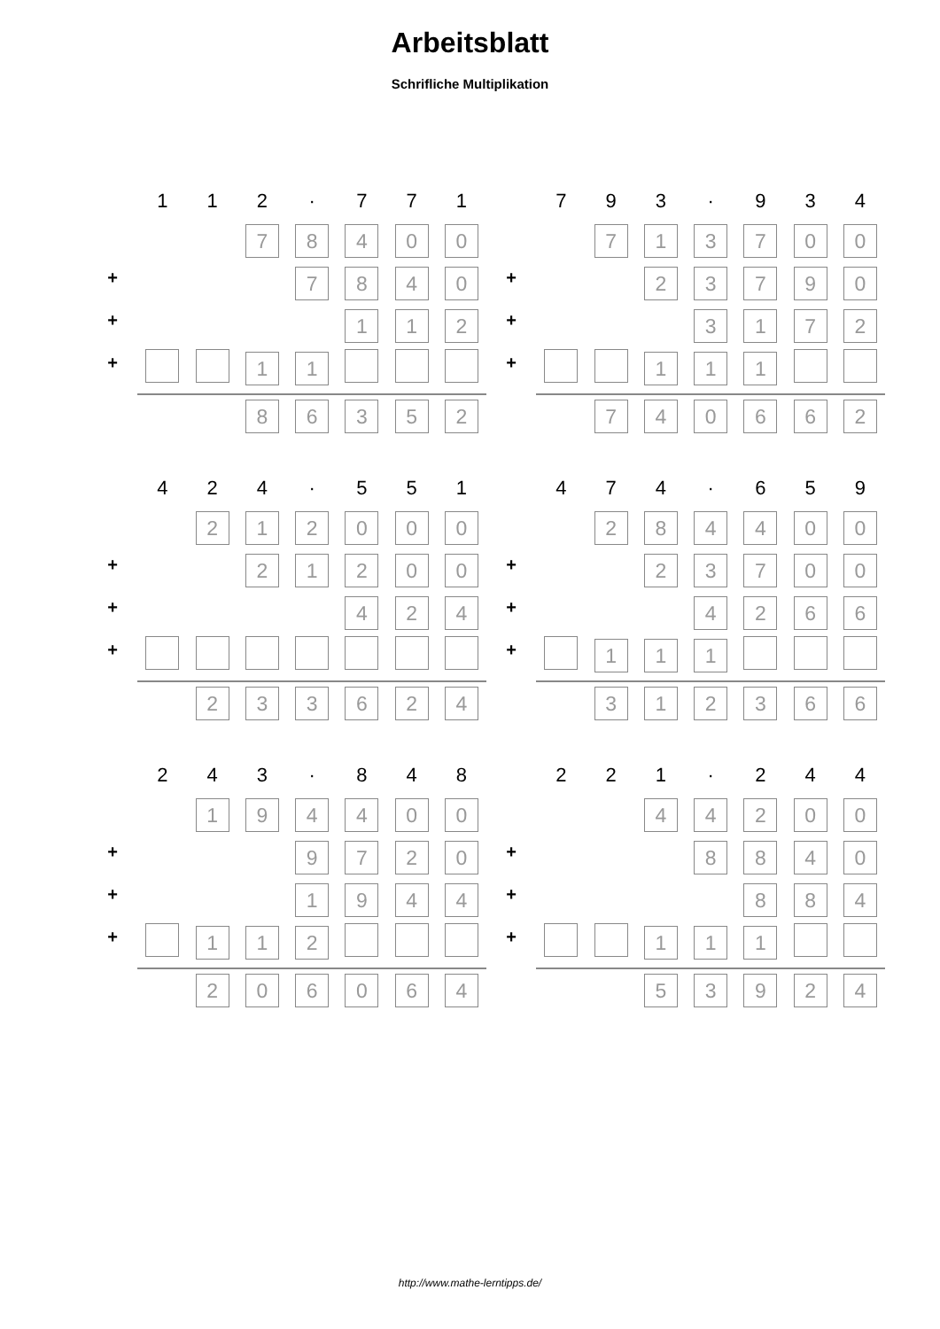Arbeitsblatt
Schrifliche Multiplikation
| | 1 | 1 | 2 | · | 7 | 7 | 1 |
| | | | 7 | 8 | 4 | 0 | 0 |
| + | | | | 7 | 8 | 4 | 0 |
| + | | | | | 1 | 1 | 2 |
| + | | | 1 | 1 | | | |
| | | | 8 | 6 | 3 | 5 | 2 |
| | 7 | 9 | 3 | · | 9 | 3 | 4 |
| | | 7 | 1 | 3 | 7 | 0 | 0 |
| + | | | 2 | 3 | 7 | 9 | 0 |
| + | | | | 3 | 1 | 7 | 2 |
| + | | | 1 | 1 | 1 | | |
| | | 7 | 4 | 0 | 6 | 6 | 2 |
| | 4 | 2 | 4 | · | 5 | 5 | 1 |
| | | 2 | 1 | 2 | 0 | 0 | 0 |
| + | | | 2 | 1 | 2 | 0 | 0 |
| + | | | | | 4 | 2 | 4 |
| + | | | | | | | |
| | | 2 | 3 | 3 | 6 | 2 | 4 |
| | 4 | 7 | 4 | · | 6 | 5 | 9 |
| | | 2 | 8 | 4 | 4 | 0 | 0 |
| + | | | 2 | 3 | 7 | 0 | 0 |
| + | | | | 4 | 2 | 6 | 6 |
| + | | 1 | 1 | 1 | | | |
| | | 3 | 1 | 2 | 3 | 6 | 6 |
| | 2 | 4 | 3 | · | 8 | 4 | 8 |
| | | 1 | 9 | 4 | 4 | 0 | 0 |
| + | | | | 9 | 7 | 2 | 0 |
| + | | | | 1 | 9 | 4 | 4 |
| + | | 1 | 1 | 2 | | | |
| | | 2 | 0 | 6 | 0 | 6 | 4 |
| | 2 | 2 | 1 | · | 2 | 4 | 4 |
| | | | 4 | 4 | 2 | 0 | 0 |
| + | | | | 8 | 8 | 4 | 0 |
| + | | | | | 8 | 8 | 4 |
| + | | | 1 | 1 | 1 | | |
| | | | 5 | 3 | 9 | 2 | 4 |
http://www.mathe-lerntipps.de/